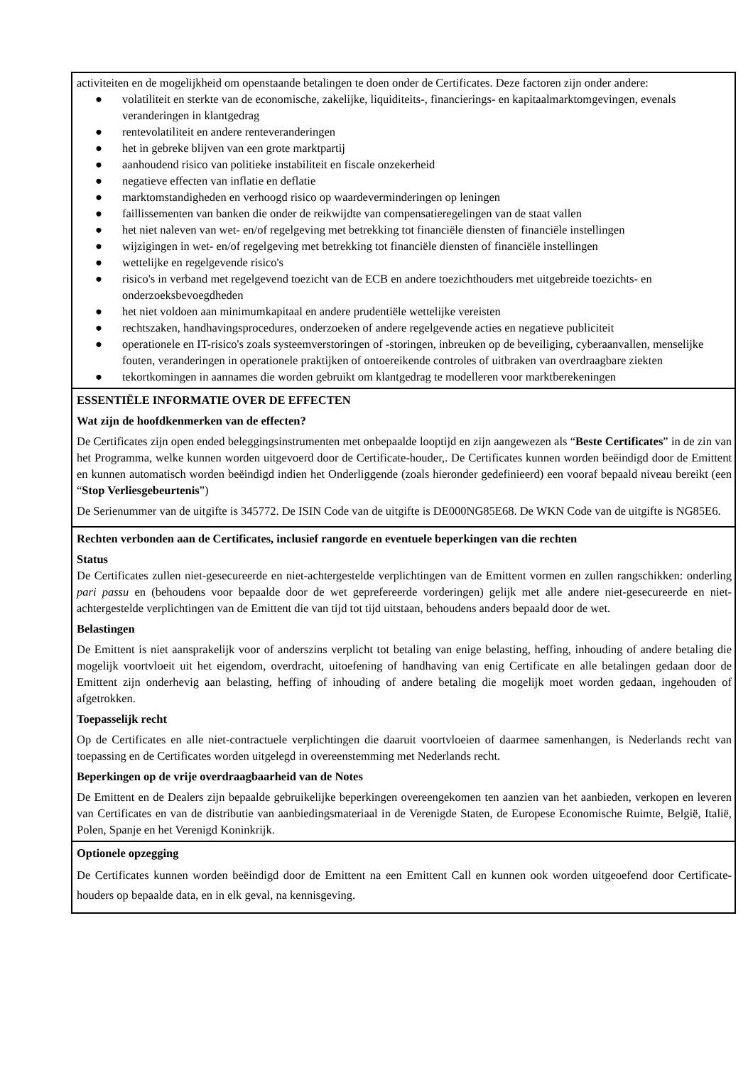activiteiten en de mogelijkheid om openstaande betalingen te doen onder de Certificates. Deze factoren zijn onder andere:
● volatiliteit en sterkte van de economische, zakelijke, liquiditeits-, financierings- en kapitaalmarktomgevingen, evenals veranderingen in klantgedrag
● rentevolatiliteit en andere renteveranderingen
● het in gebreke blijven van een grote marktpartij
● aanhoudend risico van politieke instabiliteit en fiscale onzekerheid
● negatieve effecten van inflatie en deflatie
● marktomstandigheden en verhoogd risico op waardeverminderingen op leningen
● faillissementen van banken die onder de reikwijdte van compensatieregelingen van de staat vallen
● het niet naleven van wet- en/of regelgeving met betrekking tot financiële diensten of financiële instellingen
● wijzigingen in wet- en/of regelgeving met betrekking tot financiële diensten of financiële instellingen
● wettelijke en regelgevende risico's
● risico's in verband met regelgevend toezicht van de ECB en andere toezichthouders met uitgebreide toezichts- en onderzoeksbevoegdheden
● het niet voldoen aan minimumkapitaal en andere prudentiële wettelijke vereisten
● rechtszaken, handhavingsprocedures, onderzoeken of andere regelgevende acties en negatieve publiciteit
● operationele en IT-risico's zoals systeemverstoringen of -storingen, inbreuken op de beveiliging, cyberaanvallen, menselijke fouten, veranderingen in operationele praktijken of ontoereikende controles of uitbraken van overdraagbare ziekten
● tekortkomingen in aannames die worden gebruikt om klantgedrag te modelleren voor marktberekeningen
ESSENTIËLE INFORMATIE OVER DE EFFECTEN
Wat zijn de hoofdkenmerken van de effecten?
De Certificates zijn open ended beleggingsinstrumenten met onbepaalde looptijd en zijn aangewezen als “Beste Certificates” in de zin van het Programma, welke kunnen worden uitgevoerd door de Certificate-houder,. De Certificates kunnen worden beëindigd door de Emittent en kunnen automatisch worden beëindigd indien het Onderliggende (zoals hieronder gedefinieerd) een vooraf bepaald niveau bereikt (een “Stop Verliesgebeurtenis”)
De Serienummer van de uitgifte is 345772. De ISIN Code van de uitgifte is DE000NG85E68. De WKN Code van de uitgifte is NG85E6.
Rechten verbonden aan de Certificates, inclusief rangorde en eventuele beperkingen van die rechten
Status
De Certificates zullen niet-gesecureerde en niet-achtergestelde verplichtingen van de Emittent vormen en zullen rangschikken: onderling pari passu en (behoudens voor bepaalde door de wet geprefereerde vorderingen) gelijk met alle andere niet-gesecureerde en niet-achtergestelde verplichtingen van de Emittent die van tijd tot tijd uitstaan, behoudens anders bepaald door de wet.
Belastingen
De Emittent is niet aansprakelijk voor of anderszins verplicht tot betaling van enige belasting, heffing, inhouding of andere betaling die mogelijk voortvloeit uit het eigendom, overdracht, uitoefening of handhaving van enig Certificate en alle betalingen gedaan door de Emittent zijn onderhevig aan belasting, heffing of inhouding of andere betaling die mogelijk moet worden gedaan, ingehouden of afgetrokken.
Toepasselijk recht
Op de Certificates en alle niet-contractuele verplichtingen die daaruit voortvloeien of daarmee samenhangen, is Nederlands recht van toepassing en de Certificates worden uitgelegd in overeenstemming met Nederlands recht.
Beperkingen op de vrije overdraagbaarheid van de Notes
De Emittent en de Dealers zijn bepaalde gebruikelijke beperkingen overeengekomen ten aanzien van het aanbieden, verkopen en leveren van Certificates en van de distributie van aanbiedingsmateriaal in de Verenigde Staten, de Europese Economische Ruimte, België, Italië, Polen, Spanje en het Verenigd Koninkrijk.
Optionele opzegging
De Certificates kunnen worden beëindigd door de Emittent na een Emittent Call en kunnen ook worden uitgeoefend door Certificate-houders op bepaalde data, en in elk geval, na kennisgeving.